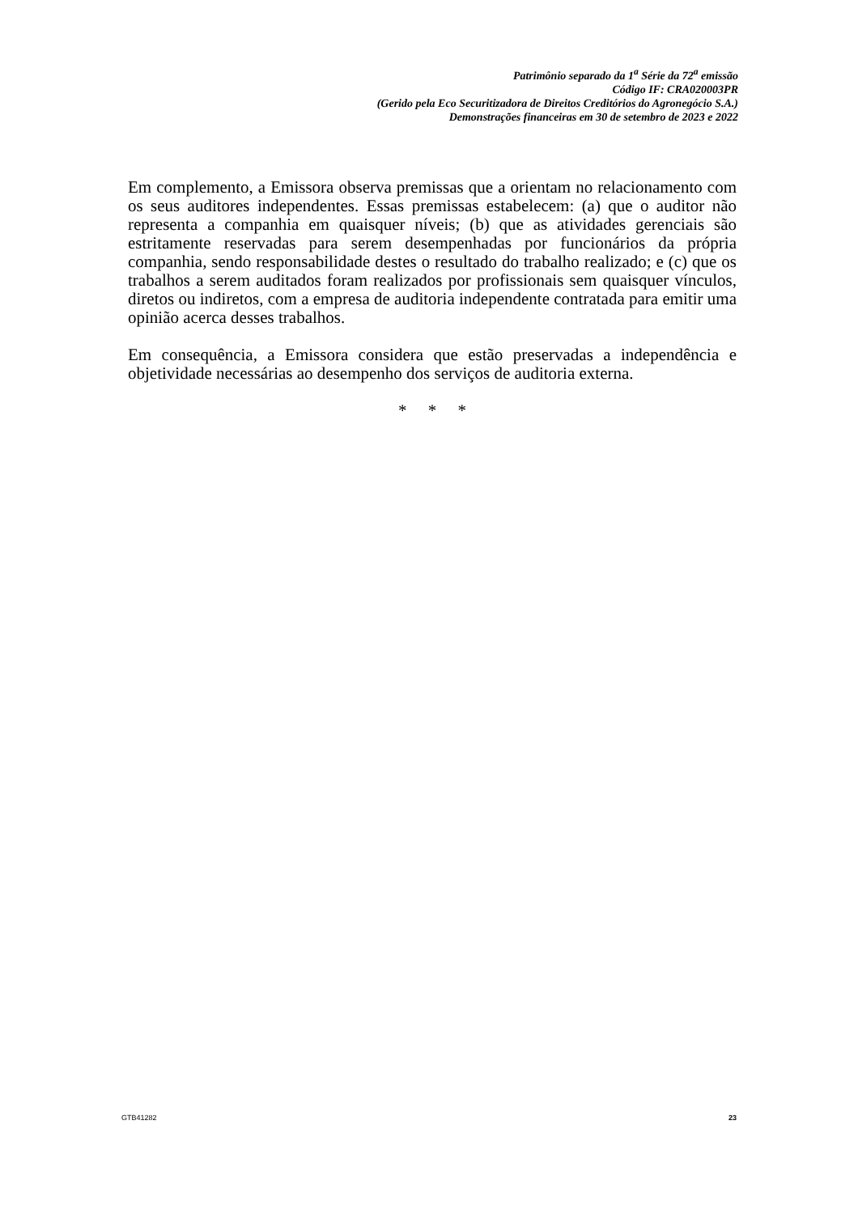Patrimônio separado da 1<sup>a</sup> Série da 72<sup>a</sup> emissão
Código IF: CRA020003PR
(Gerido pela Eco Securitizadora de Direitos Creditórios do Agronegócio S.A.)
Demonstrações financeiras em 30 de setembro de 2023 e 2022
Em complemento, a Emissora observa premissas que a orientam no relacionamento com os seus auditores independentes. Essas premissas estabelecem: (a) que o auditor não representa a companhia em quaisquer níveis; (b) que as atividades gerenciais são estritamente reservadas para serem desempenhadas por funcionários da própria companhia, sendo responsabilidade destes o resultado do trabalho realizado; e (c) que os trabalhos a serem auditados foram realizados por profissionais sem quaisquer vínculos, diretos ou indiretos, com a empresa de auditoria independente contratada para emitir uma opinião acerca desses trabalhos.
Em consequência, a Emissora considera que estão preservadas a independência e objetividade necessárias ao desempenho dos serviços de auditoria externa.
* * *
GTB41282 23